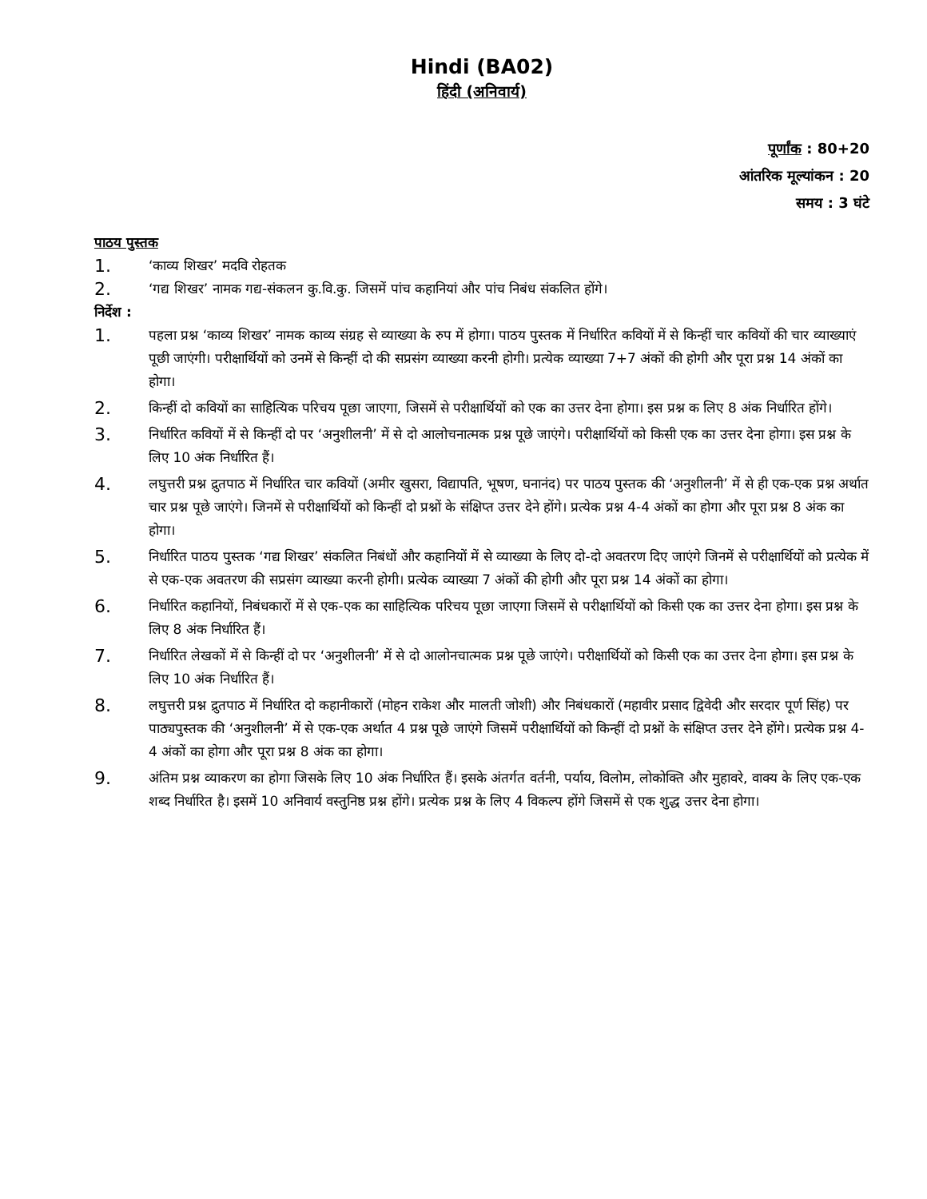Hindi (BA02)
हिंदी (अनिवार्य)
पूर्णांक : 80+20
आंतरिक मूल्यांकन : 20
समय : 3 घंटे
पाठय पुस्तक
1. ‘काव्य शिखर’ मदवि रोहतक
2. ‘गद्य शिखर’ नामक गद्य-संकलन कु.वि.कु. जिसमें पांच कहानियां और पांच निबंध संकलित होंगे।
निर्देश :
1. पहला प्रश्न ‘काव्य शिखर’ नामक काव्य संग्रह से व्याख्या के रुप में होगा। पाठय पुस्तक में निर्धारित कवियों में से किन्हीं चार कवियों की चार व्याख्याएं पूछी जाएंगी। परीक्षार्थियों को उनमें से किन्हीं दो की सप्रसंग व्याख्या करनी होगी। प्रत्येक व्याख्या 7+7 अंकों की होगी और पूरा प्रश्न 14 अंकों का होगा।
2. किन्हीं दो कवियों का साहित्यिक परिचय पूछा जाएगा, जिसमें से परीक्षार्थियों को एक का उत्तर देना होगा। इस प्रश्न क लिए 8 अंक निर्धारित होंगे।
3. निर्धारित कवियों में से किन्हीं दो पर ‘अनुशीलनी’ में से दो आलोचनात्मक प्रश्न पूछे जाएंगे। परीक्षार्थियों को किसी एक का उत्तर देना होगा। इस प्रश्न के लिए 10 अंक निर्धारित हैं।
4. लघुत्तरी प्रश्न द्रुतपाठ में निर्धारित चार कवियों (अमीर खुसरा, विद्यापति, भूषण, घनानंद) पर पाठय पुस्तक की ‘अनुशीलनी’ में से ही एक-एक प्रश्न अर्थात चार प्रश्न पूछे जाएंगे। जिनमें से परीक्षार्थियों को किन्हीं दो प्रश्नों के संक्षिप्त उत्तर देने होंगे। प्रत्येक प्रश्न 4-4 अंकों का होगा और पूरा प्रश्न 8 अंक का होगा।
5. निर्धारित पाठय पुस्तक ‘गद्य शिखर’ संकलित निबंधों और कहानियों में से व्याख्या के लिए दो-दो अवतरण दिए जाएंगे जिनमें से परीक्षार्थियों को प्रत्येक में से एक-एक अवतरण की सप्रसंग व्याख्या करनी होगी। प्रत्येक व्याख्या 7 अंकों की होगी और पूरा प्रश्न 14 अंकों का होगा।
6. निर्धारित कहानियों, निबंधकारों में से एक-एक का साहित्यिक परिचय पूछा जाएगा जिसमें से परीक्षार्थियों को किसी एक का उत्तर देना होगा। इस प्रश्न के लिए 8 अंक निर्धारित हैं।
7. निर्धारित लेखकों में से किन्हीं दो पर ‘अनुशीलनी’ में से दो आलोनचात्मक प्रश्न पूछे जाएंगे। परीक्षार्थियों को किसी एक का उत्तर देना होगा। इस प्रश्न के लिए 10 अंक निर्धारित हैं।
8. लघुत्तरी प्रश्न द्रुतपाठ में निर्धारित दो कहानीकारों (मोहन राकेश और मालती जोशी) और निबंधकारों (महावीर प्रसाद द्विवेदी और सरदार पूर्ण सिंह) पर पाठ्यपुस्तक की ‘अनुशीलनी’ में से एक-एक अर्थात 4 प्रश्न पूछे जाएंगे जिसमें परीक्षार्थियों को किन्हीं दो प्रश्नों के संक्षिप्त उत्तर देने होंगे। प्रत्येक प्रश्न 4-4 अंकों का होगा और पूरा प्रश्न 8 अंक का होगा।
9. अंतिम प्रश्न व्याकरण का होगा जिसके लिए 10 अंक निर्धारित हैं। इसके अंतर्गत वर्तनी, पर्याय, विलोम, लोकोक्ति और मुहावरे, वाक्य के लिए एक-एक शब्द निर्धारित है। इसमें 10 अनिवार्य वस्तुनिष्ठ प्रश्न होंगे। प्रत्येक प्रश्न के लिए 4 विकल्प होंगे जिसमें से एक शुद्ध उत्तर देना होगा।